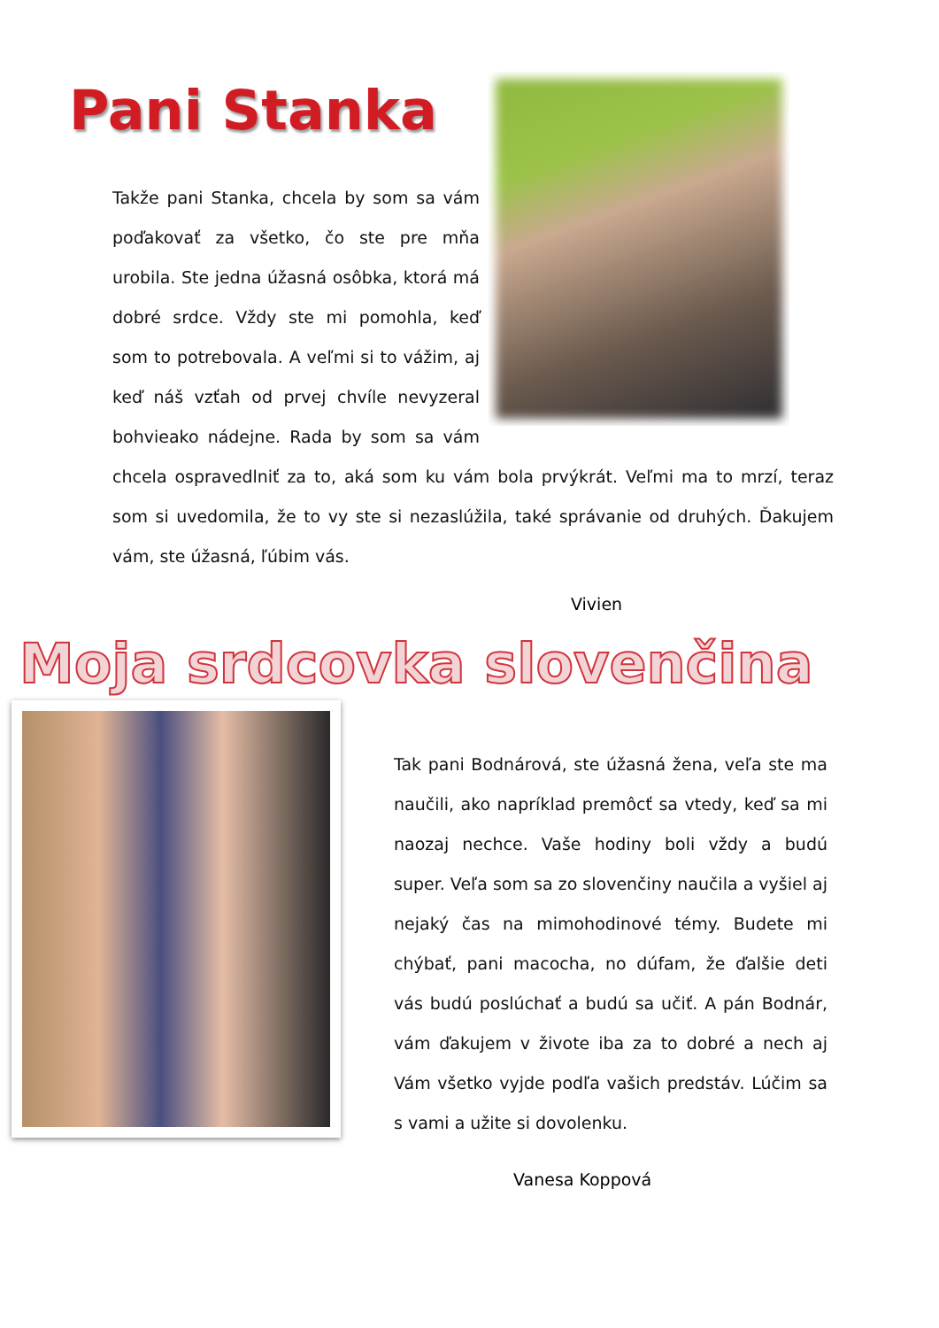Pani Stanka
Takže pani Stanka, chcela by som sa vám poďakovať za všetko, čo ste pre mňa urobila. Ste jedna úžasná osôbka, ktorá má dobré srdce. Vždy ste mi pomohla, keď som to potrebovala. A veľmi si to vážim, aj keď náš vzťah od prvej chvíle nevyzeral bohvieako nádejne. Rada by som sa vám chcela ospravedlniť za to, aká som ku vám bola prvýkrát. Veľmi ma to mrzí, teraz som si uvedomila, že to vy ste si nezaslúžila, také správanie od druhých. Ďakujem vám, ste úžasná, ľúbim vás.
Vivien
Moja srdcovka slovenčina
Tak pani Bodnárová, ste úžasná žena, veľa ste ma naučili, ako napríklad premôcť sa vtedy, keď sa mi naozaj nechce. Vaše hodiny boli vždy a budú super. Veľa som sa zo slovenčiny naučila a vyšiel aj nejaký čas na mimohodinové témy. Budete mi chýbať, pani macocha, no dúfam, že ďalšie deti vás budú poslúchať a budú sa učiť. A pán Bodnár, vám ďakujem v živote iba za to dobré a nech aj Vám všetko vyjde podľa vašich predstáv. Lúčim sa s vami a užite si dovolenku.
Vanesa Koppová